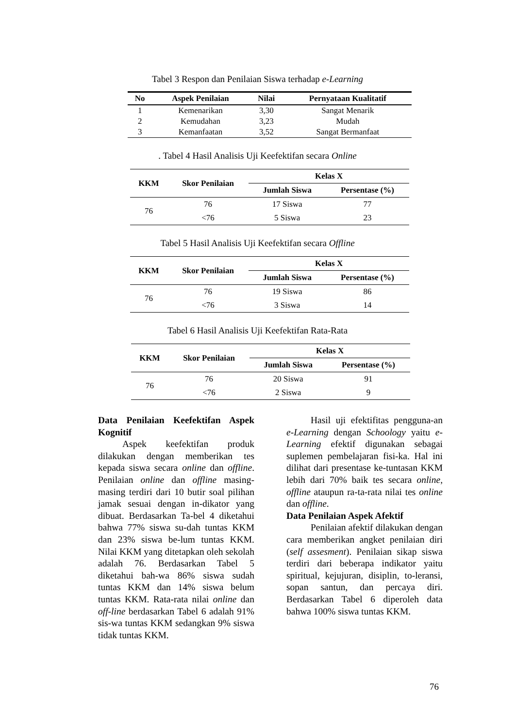Tabel 3 Respon dan Penilaian Siswa terhadap e-Learning
| No | Aspek Penilaian | Nilai | Pernyataan Kualitatif |
| --- | --- | --- | --- |
| 1 | Kemenarikan | 3,30 | Sangat Menarik |
| 2 | Kemudahan | 3,23 | Mudah |
| 3 | Kemanfaatan | 3,52 | Sangat Bermanfaat |
. Tabel 4 Hasil Analisis Uji Keefektifan secara Online
| KKM | Skor Penilaian | Kelas X | |
| --- | --- | --- | --- |
| | | Jumlah Siswa | Persentase (%) |
| 76 | 76 | 17 Siswa | 77 |
| | <76 | 5 Siswa | 23 |
Tabel 5 Hasil Analisis Uji Keefektifan secara Offline
| KKM | Skor Penilaian | Kelas X | |
| --- | --- | --- | --- |
| | | Jumlah Siswa | Persentase (%) |
| 76 | 76 | 19 Siswa | 86 |
| | <76 | 3 Siswa | 14 |
Tabel 6 Hasil Analisis Uji Keefektifan Rata-Rata
| KKM | Skor Penilaian | Kelas X | |
| --- | --- | --- | --- |
| | | Jumlah Siswa | Persentase (%) |
| 76 | 76 | 20 Siswa | 91 |
| | <76 | 2 Siswa | 9 |
Data Penilaian Keefektifan Aspek Kognitif
Aspek keefektifan produk dilakukan dengan memberikan tes kepada siswa secara online dan offline. Penilaian online dan offline masing-masing terdiri dari 10 butir soal pilihan jamak sesuai dengan in-dikator yang dibuat. Berdasarkan Ta-bel 4 diketahui bahwa 77% siswa su-dah tuntas KKM dan 23% siswa be-lum tuntas KKM. Nilai KKM yang ditetapkan oleh sekolah adalah 76. Berdasarkan Tabel 5 diketahui bah-wa 86% siswa sudah tuntas KKM dan 14% siswa belum tuntas KKM. Rata-rata nilai online dan off-line berdasarkan Tabel 6 adalah 91% sis-wa tuntas KKM sedangkan 9% siswa tidak tuntas KKM.
Hasil uji efektifitas pengguna-an e-Learning dengan Schoology yaitu e-Learning efektif digunakan sebagai suplemen pembelajaran fisi-ka. Hal ini dilihat dari presentase ke-tuntasan KKM lebih dari 70% baik tes secara online, offline ataupun ra-ta-rata nilai tes online dan offline.
Data Penilaian Aspek Afektif
Penilaian afektif dilakukan dengan cara memberikan angket penilaian diri (self assesment). Penilaian sikap siswa terdiri dari beberapa indikator yaitu spiritual, kejujuran, disiplin, to-leransi, sopan santun, dan percaya diri. Berdasarkan Tabel 6 diperoleh data bahwa 100% siswa tuntas KKM.
76